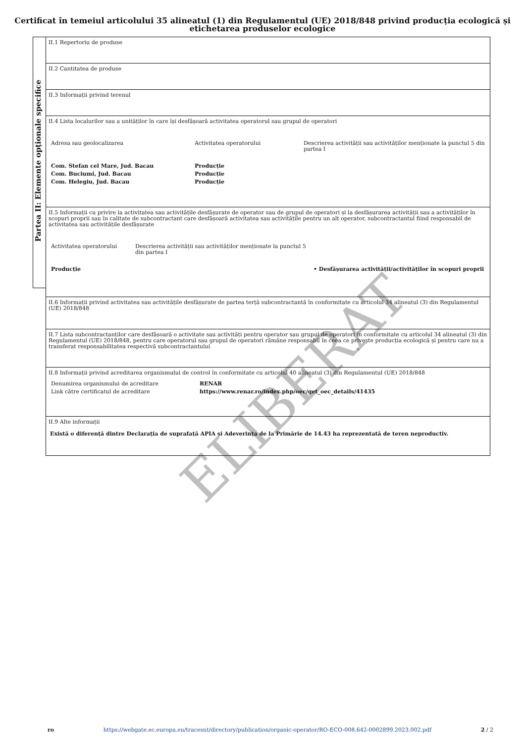Certificat în temeiul articolului 35 alineatul (1) din Regulamentul (UE) 2018/848 privind producția ecologică și etichetarea produselor ecologice
Partea II: Elemente opționale specifice
II.1 Repertoriu de produse
II.2 Cantitatea de produse
II.3 Informații privind terenul
II.4 Lista localurilor sau a unităților în care își desfășoară activitatea operatorul sau grupul de operatori
| Adresa sau geolocalizarea | Activitatea operatorului | Descrierea activității sau activităților menționate la punctul 5 din partea I |
| Com. Stefan cel Mare, Jud. Bacau | Producție | |
| Com. Buciumi, Jud. Bacau | Producție | |
| Com. Helegiu, Jud. Bacau | Producție | |
II.5 Informații cu privire la activitatea sau activitățile desfășurate de operator sau de grupul de operatori și la desfășurarea activității sau a activităților în scopuri proprii sau în calitate de subcontractant care desfășoară activitatea sau activitățile pentru un alt operator, subcontractantul fiind responsabil de activitatea sau activitățile desfășurate
| Activitatea operatorului | Descrierea activității sau activităților menționate la punctul 5 din partea I | |
| Producție | | • Desfășurarea activității/activităților în scopuri proprii |
II.6 Informații privind activitatea sau activitățile desfășurate de partea terță subcontractantă în conformitate cu articolul 34 alineatul (3) din Regulamentul (UE) 2018/848
II.7 Lista subcontractanților care desfășoară o activitate sau activități pentru operator sau grupul de operatori în conformitate cu articolul 34 alineatul (3) din Regulamentul (UE) 2018/848, pentru care operatorul sau grupul de operatori rămâne responsabil în ceea ce privește producția ecologică și pentru care nu a transferat responsabilitatea respectivă subcontractantului
II.8 Informații privind acreditarea organismului de control în conformitate cu articolul 40 alineatul (3) din Regulamentul (UE) 2018/848
| Denumirea organismului de acreditare | RENAR |
| Link către certificatul de acreditare | https://www.renar.ro/index.php/oec/get_oec_details/41435 |
II.9 Alte informații
Există o diferență dintre Declarația de suprafață APIA și Adeverința de la Primărie de 14.43 ha reprezentată de teren neproductiv.
ELIBERAT
ro https://webgate.ec.europa.eu/tracesnt/directory/publication/organic-operator/RO-ECO-008.642-0002899.2023.002.pdf 2 / 2